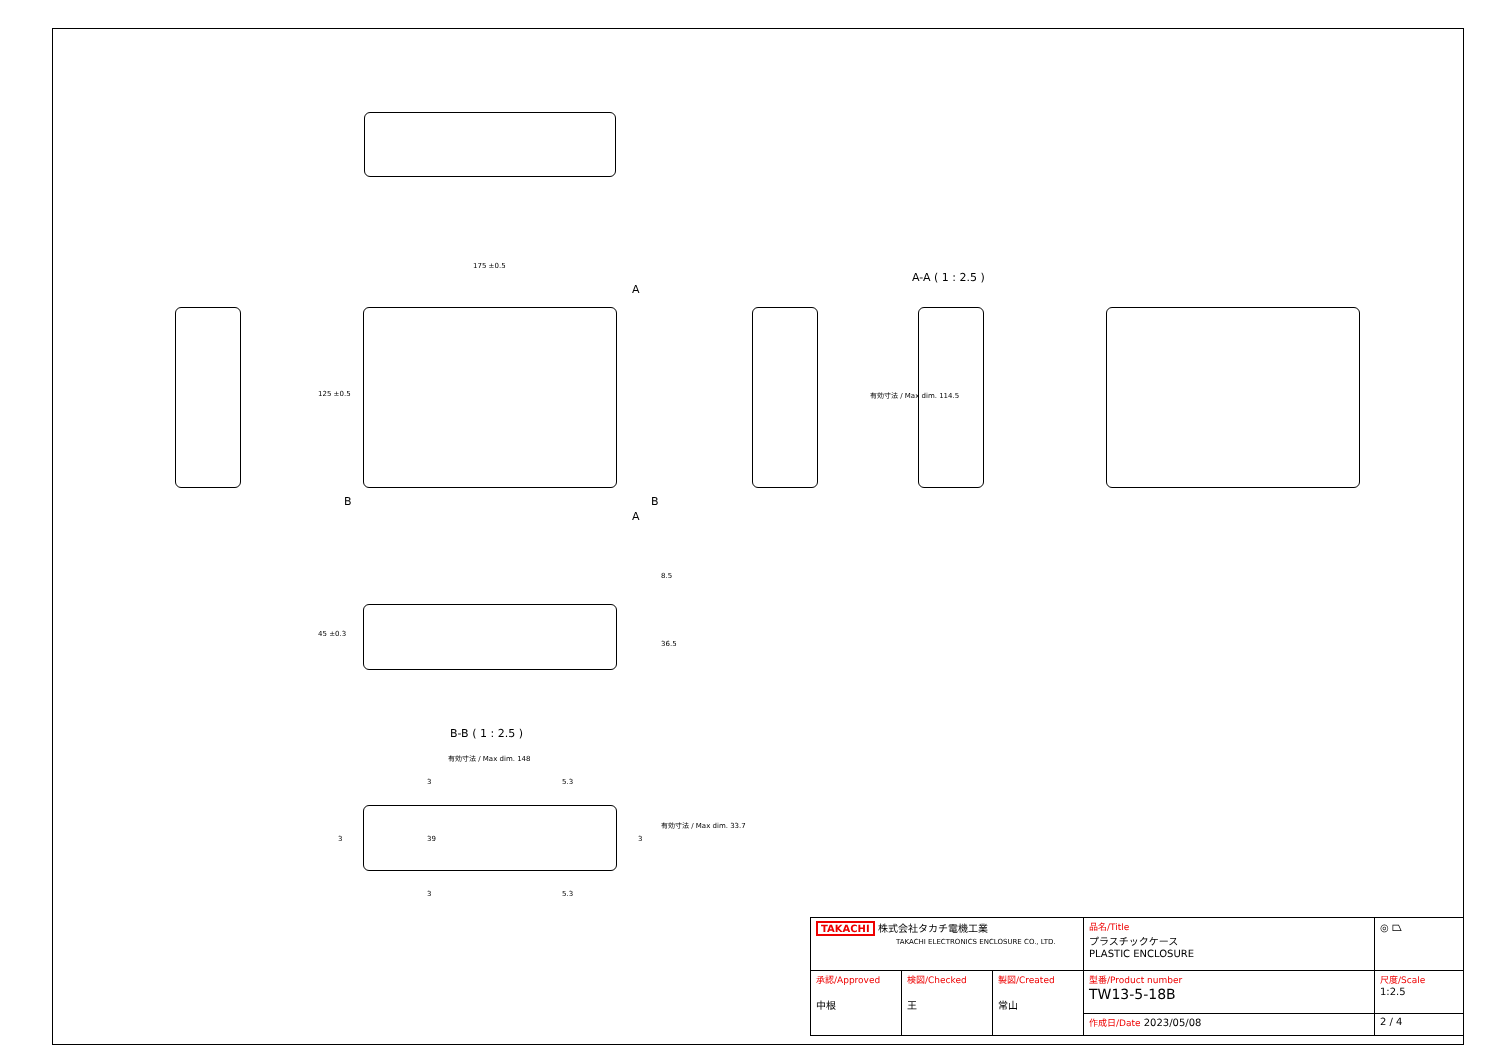175 ±0.5
A
125 ±0.5
B B
A
A-A ( 1 : 2.5 )
有効寸法 / Max dim. 114.5
8.5
45 ±0.3
36.5
B-B ( 1 : 2.5 )
有効寸法 / Max dim. 148
3 5.3
3 39 3
有効寸法 / Max dim. 33.7
3 5.3
| TAKACHI 株式会社タカチ電機工業 TAKACHI ELECTRONICS ENCLOSURE CO., LTD. | | | 品名/Title プラスチックケース PLASTIC ENCLOSURE | ◎ ⏢ |
| 承認/Approved 中根 | 検図/Checked 王 | 製図/Created 常山 | 型番/Product number TW13-5-18B | 尺度/Scale 1:2.5 |
| | | | 作成日/Date 2023/05/08 | 2 / 4 |